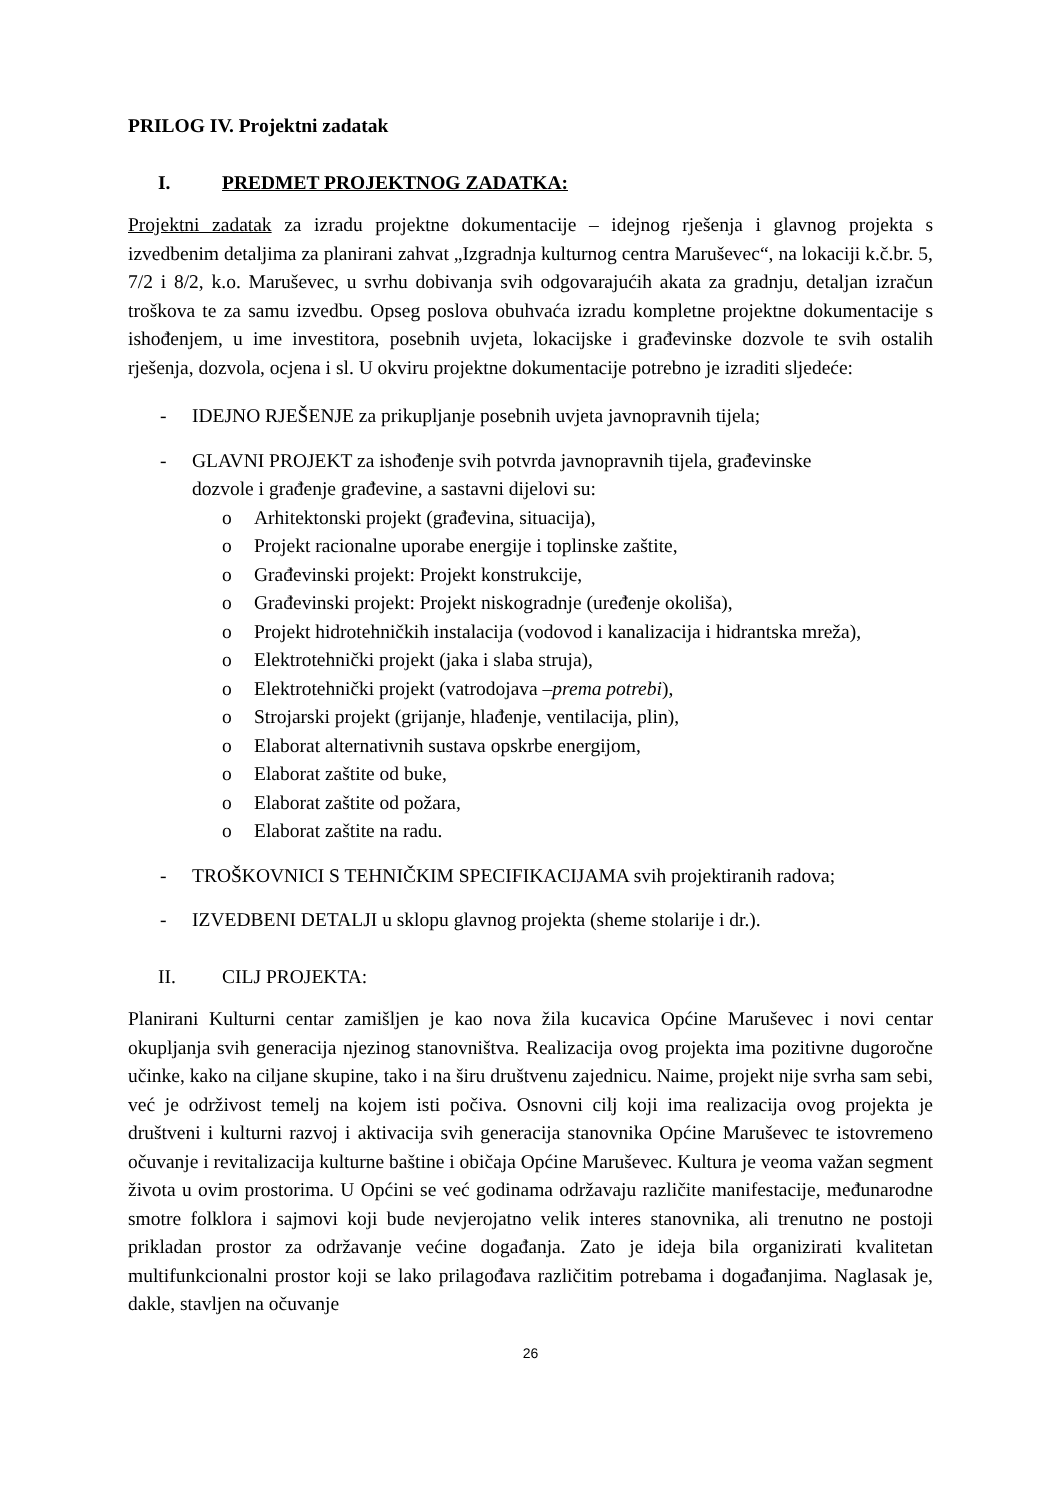PRILOG IV. Projektni zadatak
I. PREDMET PROJEKTNOG ZADATKA:
Projektni zadatak za izradu projektne dokumentacije – idejnog rješenja i glavnog projekta s izvedbenim detaljima za planirani zahvat „Izgradnja kulturnog centra Maruševec“, na lokaciji k.č.br. 5, 7/2 i 8/2, k.o. Maruševec, u svrhu dobivanja svih odgovarajućih akata za gradnju, detaljan izračun troškova te za samu izvedbu. Opseg poslova obuhvaća izradu kompletne projektne dokumentacije s ishođenjem, u ime investitora, posebnih uvjeta, lokacijske i građevinske dozvole te svih ostalih rješenja, dozvola, ocjena i sl. U okviru projektne dokumentacije potrebno je izraditi sljedeće:
- IDEJNO RJEŠENJE za prikupljanje posebnih uvjeta javnopravnih tijela;
- GLAVNI PROJEKT za ishođenje svih potvrda javnopravnih tijela, građevinske
dozvole i građenje građevine, a sastavni dijelovi su:
o Arhitektonski projekt (građevina, situacija),
o Projekt racionalne uporabe energije i toplinske zaštite,
o Građevinski projekt: Projekt konstrukcije,
o Građevinski projekt: Projekt niskogradnje (uređenje okoliša),
o Projekt hidrotehničkih instalacija (vodovod i kanalizacija i hidrantska mreža),
o Elektrotehnički projekt (jaka i slaba struja),
o Elektrotehnički projekt (vatrodojava – prema potrebi),
o Strojarski projekt (grijanje, hlađenje, ventilacija, plin),
o Elaborat alternativnih sustava opskrbe energijom,
o Elaborat zaštite od buke,
o Elaborat zaštite od požara,
o Elaborat zaštite na radu.
- TROŠKOVNICI S TEHNIČKIM SPECIFIKACIJAMA svih projektiranih radova;
- IZVEDBENI DETALJI u sklopu glavnog projekta (sheme stolarije i dr.).
II. CILJ PROJEKTA:
Planirani Kulturni centar zamišljen je kao nova žila kucavica Općine Maruševec i novi centar okupljanja svih generacija njezinog stanovništva. Realizacija ovog projekta ima pozitivne dugoročne učinke, kako na ciljane skupine, tako i na širu društvenu zajednicu. Naime, projekt nije svrha sam sebi, već je održivost temelj na kojem isti počiva. Osnovni cilj koji ima realizacija ovog projekta je društveni i kulturni razvoj i aktivacija svih generacija stanovnika Općine Maruševec te istovremeno očuvanje i revitalizacija kulturne baštine i običaja Općine Maruševec. Kultura je veoma važan segment života u ovim prostorima. U Općini se već godinama održavaju različite manifestacije, međunarodne smotre folklora i sajmovi koji bude nevjerojatno velik interes stanovnika, ali trenutno ne postoji prikladan prostor za održavanje većine događanja. Zato je ideja bila organizirati kvalitetan multifunkcionalni prostor koji se lako prilagođava različitim potrebama i događanjima. Naglasak je, dakle, stavljen na očuvanje
26